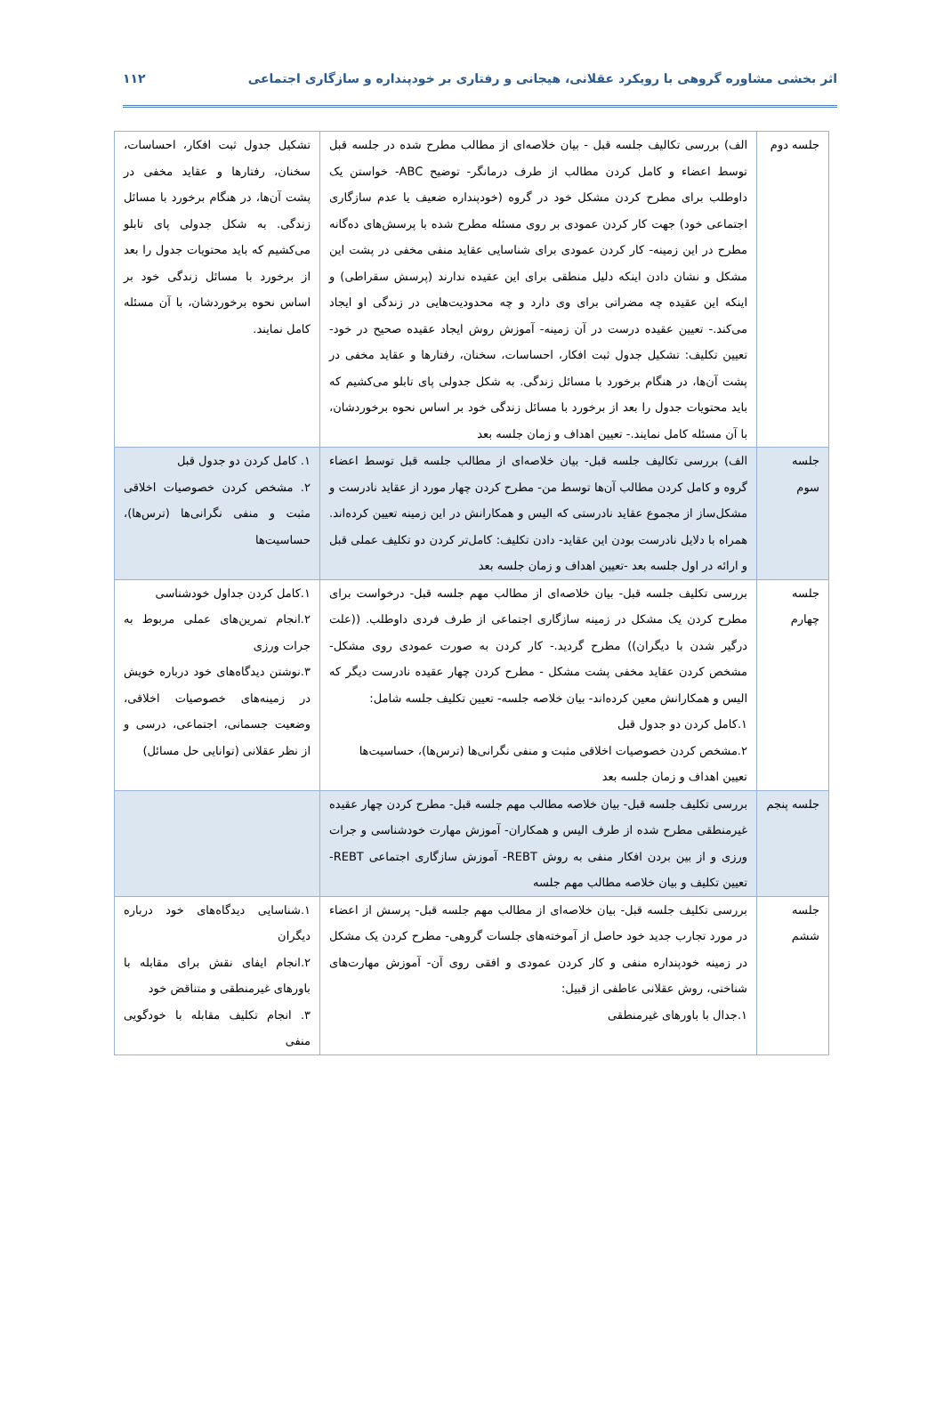اثر بخشی مشاوره گروهی با رویکرد عقلانی، هیجانی و رفتاری بر خودپنداره و سازگاری اجتماعی ۱۱۲
| جلسه دوم | الف) بررسی تکالیف جلسه قبل - بیان خلاصه‌ای از مطالب مطرح شده در جلسه قبل توسط اعضاء و کامل کردن مطالب از طرف درمانگر- توضیح ABC- خواستن یک داوطلب برای مطرح کردن مشکل خود در گروه (خودپنداره ضعیف یا عدم سازگاری اجتماعی خود) جهت کار کردن عمودی بر روی مسئله مطرح شده با پرسش‌های ده‌گانه مطرح در این زمینه- کار کردن عمودی برای شناسایی عقاید منفی مخفی در پشت این مشکل و نشان دادن اینکه دلیل منطقی برای این عقیده ندارند (پرسش سقراطی) و اینکه این عقیده چه مضراتی برای وی دارد و چه محدودیت‌هایی در زندگی او ایجاد می‌کند.- تعیین عقیده درست در آن زمینه- آموزش روش ایجاد عقیده صحیح در خود- تعیین تکلیف: تشکیل جدول ثبت افکار، احساسات، سخنان، رفتارها و عقاید مخفی در پشت آن‌ها، در هنگام برخورد با مسائل زندگی. به شکل جدولی پای تابلو می‌کشیم که باید محتویات جدول را بعد از برخورد با مسائل زندگی خود بر اساس نحوه برخوردشان، با آن مسئله کامل نمایند.- تعیین اهداف و زمان جلسه بعد | تشکیل جدول ثبت افکار، احساسات، سخنان، رفتارها و عقاید مخفی در پشت آن‌ها، در هنگام برخورد با مسائل زندگی. به شکل جدولی پای تابلو می‌کشیم که باید محتویات جدول را بعد از برخورد با مسائل زندگی خود بر اساس نحوه برخوردشان، با آن مسئله کامل نمایند. |
| جلسه سوم | الف) بررسی تکالیف جلسه قبل- بیان خلاصه‌ای از مطالب جلسه قبل توسط اعضاء گروه و کامل کردن مطالب آن‌ها توسط من- مطرح کردن چهار مورد از عقاید نادرست و مشکل‌ساز از مجموع عقاید نادرستی که الیس و همکارانش در این زمینه تعیین کرده‌اند. همراه با دلایل نادرست بودن این عقاید- دادن تکلیف: کامل‌تر کردن دو تکلیف عملی قبل و ارائه در اول جلسه بعد -تعیین اهداف و زمان جلسه بعد | ۱. کامل کردن دو جدول قبل ۲. مشخص کردن خصوصیات اخلاقی مثبت و منفی نگرانی‌ها (ترس‌ها)، حساسیت‌ها |
| جلسه چهارم | بررسی تکلیف جلسه قبل- بیان خلاصه‌ای از مطالب مهم جلسه قبل- درخواست برای مطرح کردن یک مشکل در زمینه سازگاری اجتماعی از طرف فردی داوطلب. ((علت درگیر شدن با دیگران)) مطرح گردید.- کار کردن به صورت عمودی روی مشکل- مشخص کردن عقاید مخفی پشت مشکل - مطرح کردن چهار عقیده نادرست دیگر که الیس و همکارانش معین کرده‌اند- بیان خلاصه جلسه- تعیین تکلیف جلسه شامل: ۱.کامل کردن دو جدول قبل ۲.مشخص کردن خصوصیات اخلاقی مثبت و منفی نگرانی‌ها (ترس‌ها)، حساسیت‌ها تعیین اهداف و زمان جلسه بعد | ۱.کامل کردن جداول خودشناسی ۲.انجام تمرین‌های عملی مربوط به جرات ورزی ۳.نوشتن دیدگاه‌های خود درباره خویش در زمینه‌های خصوصیات اخلاقی، وضعیت جسمانی، اجتماعی، درسی و از نظر عقلانی (توانایی حل مسائل) |
| جلسه پنجم | بررسی تکلیف جلسه قبل- بیان خلاصه مطالب مهم جلسه قبل- مطرح کردن چهار عقیده غیرمنطقی مطرح شده از طرف الیس و همکاران- آموزش مهارت خودشناسی و جرات ورزی و از بین بردن افکار منفی به روش REBT- آموزش سازگاری اجتماعی REBT- تعیین تکلیف و بیان خلاصه مطالب مهم جلسه | |
| جلسه ششم | بررسی تکلیف جلسه قبل- بیان خلاصه‌ای از مطالب مهم جلسه قبل- پرسش از اعضاء در مورد تجارب جدید خود حاصل از آموخته‌های جلسات گروهی- مطرح کردن یک مشکل در زمینه خودپنداره منفی و کار کردن عمودی و افقی روی آن- آموزش مهارت‌های شناختی، روش عقلانی عاطفی از قبیل: ۱.جدال با باورهای غیرمنطقی | ۱.شناسایی دیدگاه‌های خود درباره دیگران ۲.انجام ایفای نقش برای مقابله با باورهای غیرمنطقی و متناقض خود ۳. انجام تکلیف مقابله با خودگویی منفی |